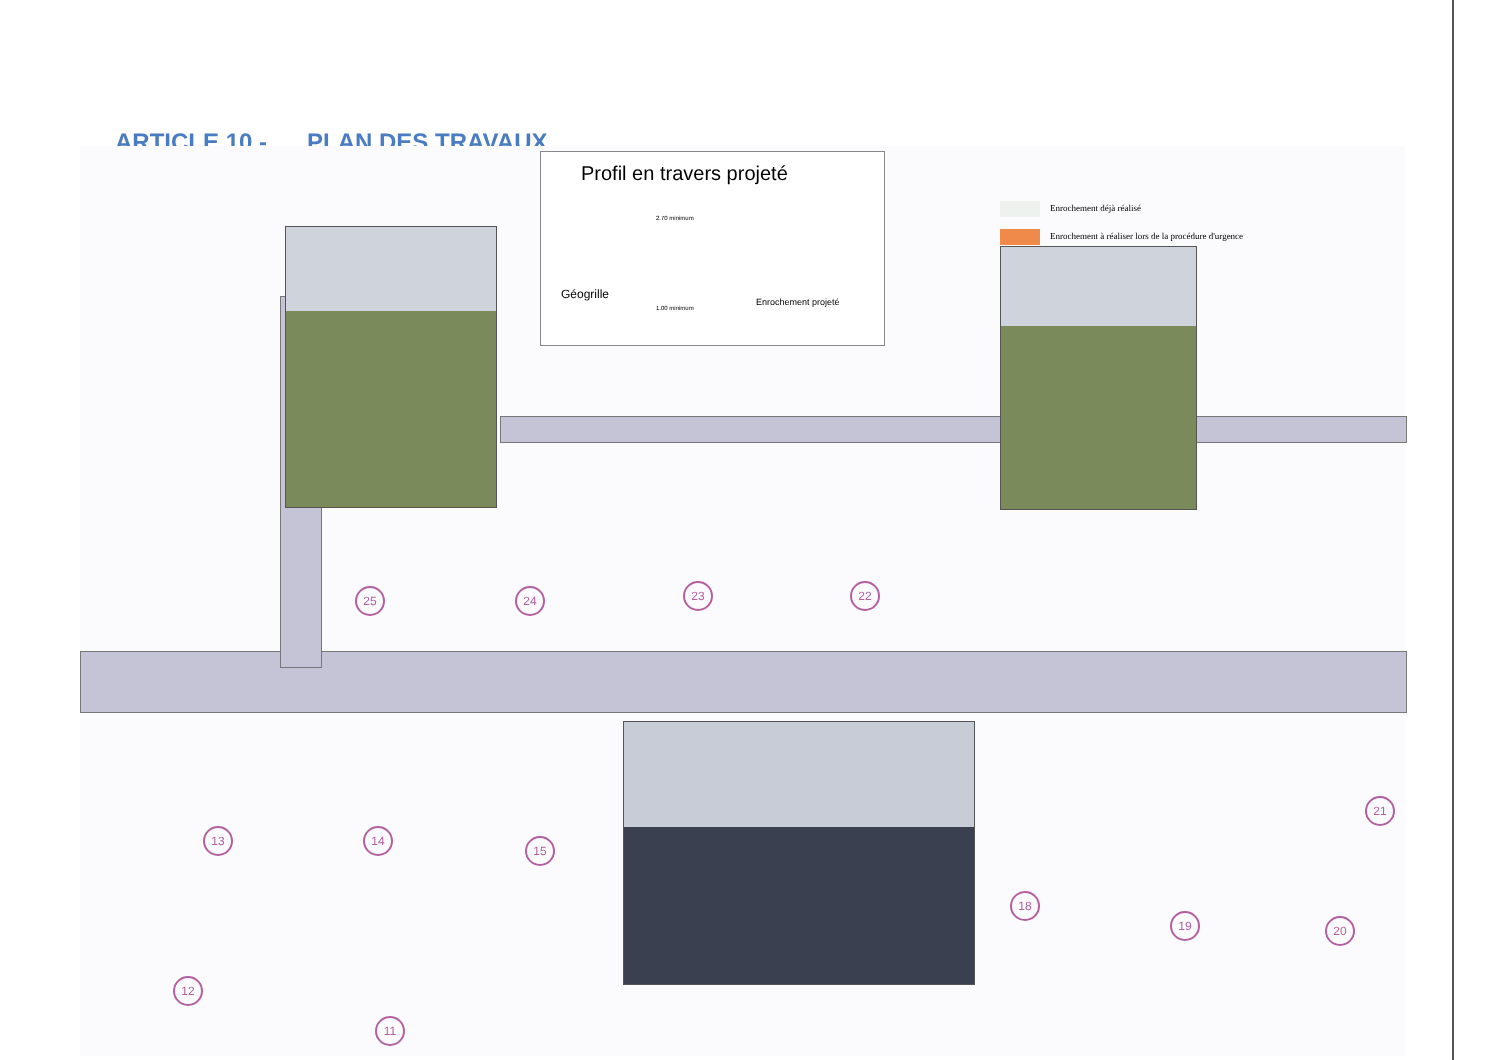ARTICLE 10 - PLAN DES TRAVAUX
Profil en travers projeté
Géogrille
Enrochement projeté
2.70 minimum
1.00 minimum
Enrochement déjà réalisé
Enrochement à réaliser lors de la procédure d'urgence
25 24 23 22
13 14
15
18
19 20
21
12
11